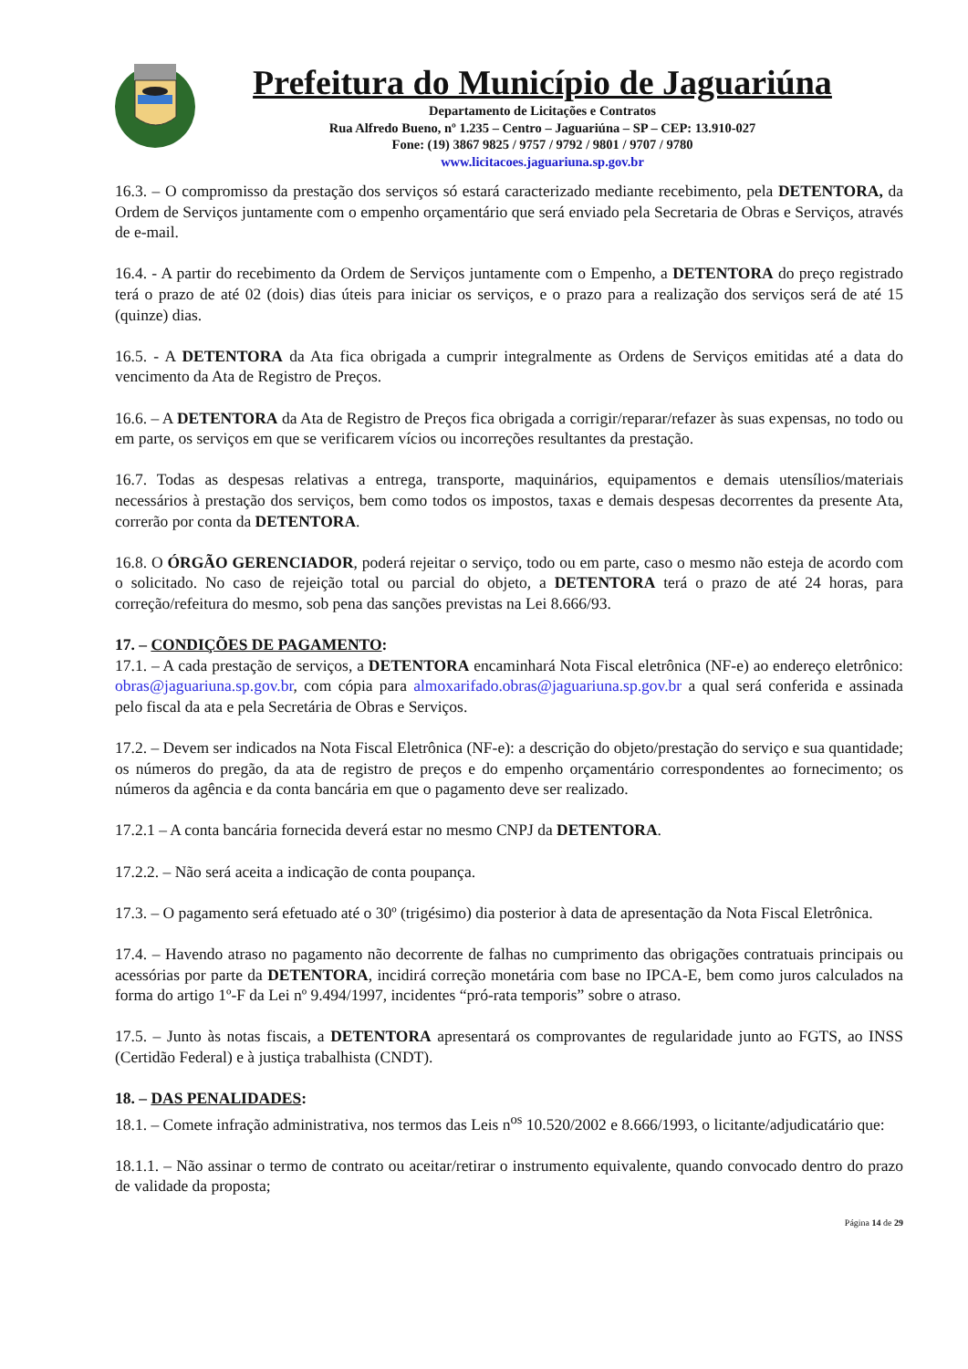Prefeitura do Município de Jaguariúna
Departamento de Licitações e Contratos
Rua Alfredo Bueno, nº 1.235 – Centro – Jaguariúna – SP – CEP: 13.910-027
Fone: (19) 3867 9825 / 9757 / 9792 / 9801 / 9707 / 9780
www.licitacoes.jaguariuna.sp.gov.br
16.3. – O compromisso da prestação dos serviços só estará caracterizado mediante recebimento, pela DETENTORA, da Ordem de Serviços juntamente com o empenho orçamentário que será enviado pela Secretaria de Obras e Serviços, através de e-mail.
16.4. - A partir do recebimento da Ordem de Serviços juntamente com o Empenho, a DETENTORA do preço registrado terá o prazo de até 02 (dois) dias úteis para iniciar os serviços, e o prazo para a realização dos serviços será de até 15 (quinze) dias.
16.5. - A DETENTORA da Ata fica obrigada a cumprir integralmente as Ordens de Serviços emitidas até a data do vencimento da Ata de Registro de Preços.
16.6. – A DETENTORA da Ata de Registro de Preços fica obrigada a corrigir/reparar/refazer às suas expensas, no todo ou em parte, os serviços em que se verificarem vícios ou incorreções resultantes da prestação.
16.7. Todas as despesas relativas a entrega, transporte, maquinários, equipamentos e demais utensílios/materiais necessários à prestação dos serviços, bem como todos os impostos, taxas e demais despesas decorrentes da presente Ata, correrão por conta da DETENTORA.
16.8. O ÓRGÃO GERENCIADOR, poderá rejeitar o serviço, todo ou em parte, caso o mesmo não esteja de acordo com o solicitado. No caso de rejeição total ou parcial do objeto, a DETENTORA terá o prazo de até 24 horas, para correção/refeitura do mesmo, sob pena das sanções previstas na Lei 8.666/93.
17. – CONDIÇÕES DE PAGAMENTO:
17.1. – A cada prestação de serviços, a DETENTORA encaminhará Nota Fiscal eletrônica (NF-e) ao endereço eletrônico: obras@jaguariuna.sp.gov.br, com cópia para almoxarifado.obras@jaguariuna.sp.gov.br a qual será conferida e assinada pelo fiscal da ata e pela Secretária de Obras e Serviços.
17.2. – Devem ser indicados na Nota Fiscal Eletrônica (NF-e): a descrição do objeto/prestação do serviço e sua quantidade; os números do pregão, da ata de registro de preços e do empenho orçamentário correspondentes ao fornecimento; os números da agência e da conta bancária em que o pagamento deve ser realizado.
17.2.1 – A conta bancária fornecida deverá estar no mesmo CNPJ da DETENTORA.
17.2.2. – Não será aceita a indicação de conta poupança.
17.3. – O pagamento será efetuado até o 30º (trigésimo) dia posterior à data de apresentação da Nota Fiscal Eletrônica.
17.4. – Havendo atraso no pagamento não decorrente de falhas no cumprimento das obrigações contratuais principais ou acessórias por parte da DETENTORA, incidirá correção monetária com base no IPCA-E, bem como juros calculados na forma do artigo 1º-F da Lei nº 9.494/1997, incidentes “pró-rata temporis” sobre o atraso.
17.5. – Junto às notas fiscais, a DETENTORA apresentará os comprovantes de regularidade junto ao FGTS, ao INSS (Certidão Federal) e à justiça trabalhista (CNDT).
18. – DAS PENALIDADES:
18.1. – Comete infração administrativa, nos termos das Leis n<sup>os</sup> 10.520/2002 e 8.666/1993, o licitante/adjudicatário que:
18.1.1. – Não assinar o termo de contrato ou aceitar/retirar o instrumento equivalente, quando convocado dentro do prazo de validade da proposta;
Página 14 de 29